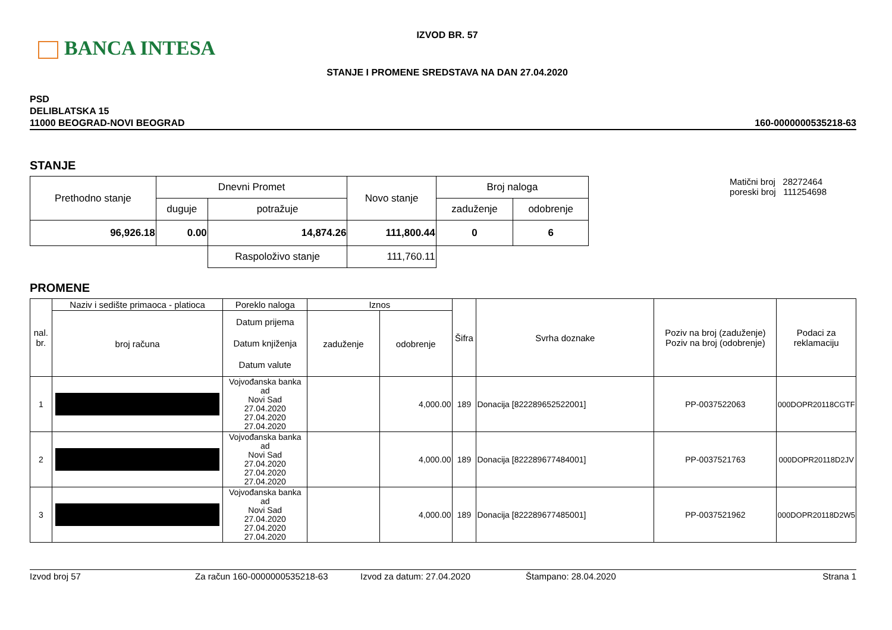BANCA INTESA
IZVOD BR. 57
STANJE I PROMENE SREDSTAVA NA DAN 27.04.2020
PSD
DELIBLATSKA 15
11000 BEOGRAD-NOVI BEOGRAD
160-0000000535218-63
STANJE
| Prethodno stanje | Dnevni Promet | | Novo stanje | Broj naloga | |
| | duguje | potražuje | | zaduženje | odobrenje |
| 96,926.18 | 0.00 | 14,874.26 | 111,800.44 | 0 | 6 |
| | | Raspoloživo stanje | 111,760.11 | | |
Matični broj 28272464
poreski broj 111254698
PROMENE
| nal. br. | Naziv i sedište primaoca - platioca | Poreklo naloga | Iznos | | Šifra | Svrha doznake | Poziv na broj (zaduženje) Poziv na broj (odobrenje) | Podaci za reklamaciju |
| | broj računa | Datum prijema Datum knjiženja Datum valute | zaduženje | odobrenje | | | | |
| 1 | | Vojvođanska banka ad Novi Sad 27.04.2020 27.04.2020 27.04.2020 | | 4,000.00 | 189 | Donacija [822289652522001] | PP-0037522063 | 000DOPR20118CGTF |
| 2 | | Vojvođanska banka ad Novi Sad 27.04.2020 27.04.2020 27.04.2020 | | 4,000.00 | 189 | Donacija [822289677484001] | PP-0037521763 | 000DOPR20118D2JV |
| 3 | | Vojvođanska banka ad Novi Sad 27.04.2020 27.04.2020 27.04.2020 | | 4,000.00 | 189 | Donacija [822289677485001] | PP-0037521962 | 000DOPR20118D2W5 |
Izvod broj 57 Za račun 160-0000000535218-63 Izvod za datum: 27.04.2020 Štampano: 28.04.2020 Strana 1